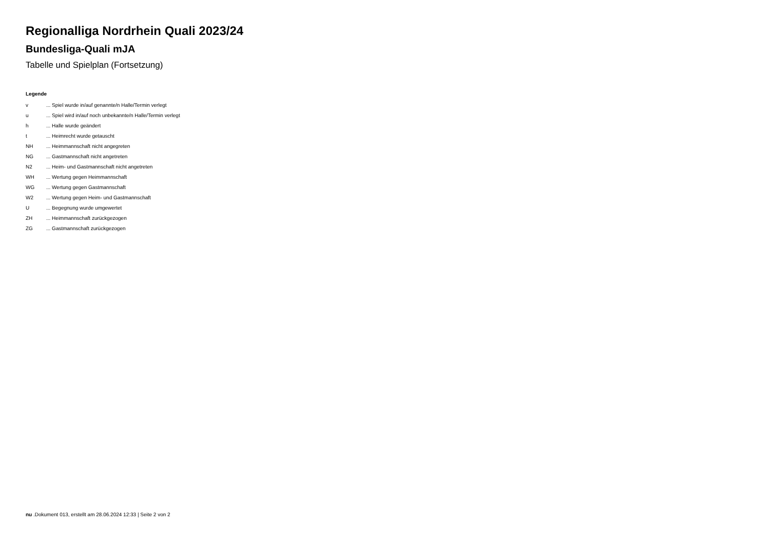Regionalliga Nordrhein Quali 2023/24
Bundesliga-Quali mJA
Tabelle und Spielplan (Fortsetzung)
Legende
| v | ... Spiel wurde in/auf genannte/n Halle/Termin verlegt |
| u | ... Spiel wird in/auf noch unbekannte/n Halle/Termin verlegt |
| h | ... Halle wurde geändert |
| t | ... Heimrecht wurde getauscht |
| NH | ... Heimmannschaft nicht angegreten |
| NG | ... Gastmannschaft nicht angetreten |
| N2 | ... Heim- und Gastmannschaft nicht angetreten |
| WH | ... Wertung gegen Heimmannschaft |
| WG | ... Wertung gegen Gastmannschaft |
| W2 | ... Wertung gegen Heim- und Gastmannschaft |
| U | ... Begegnung wurde umgewertet |
| ZH | ... Heimmannschaft zurückgezogen |
| ZG | ... Gastmannschaft zurückgezogen |
nu .Dokument 013, erstellt am 28.06.2024 12:33 | Seite 2 von 2